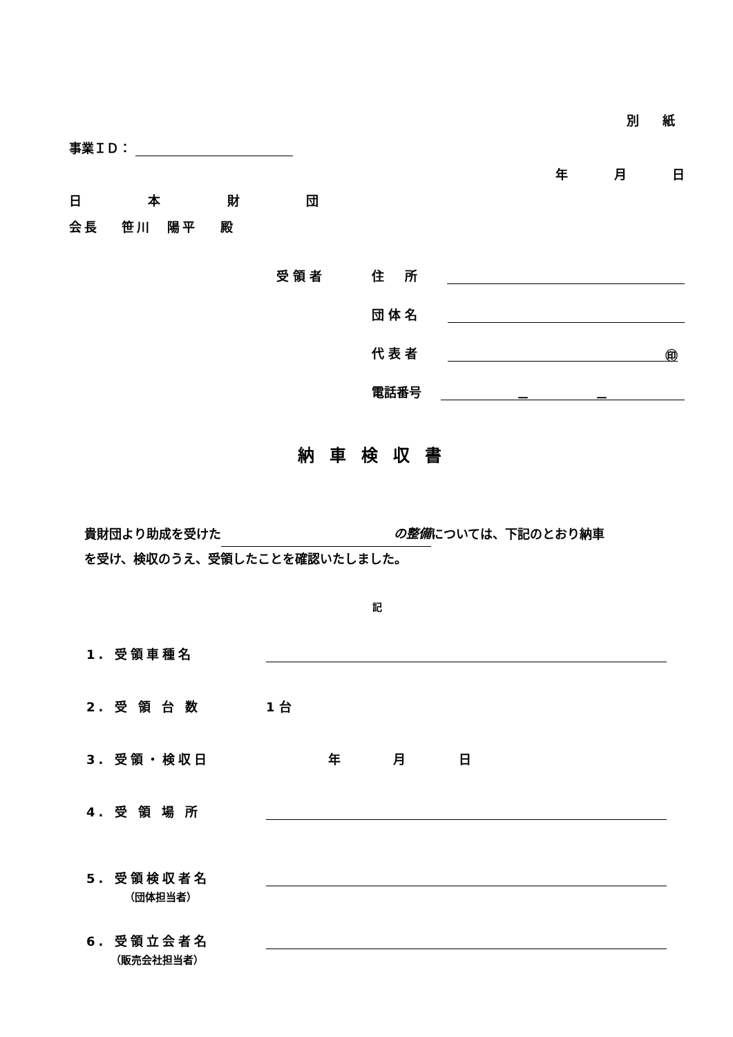別 紙
事業ＩＤ：
年 月 日
日 本 財 団
会長　 笹川　陽平　 殿
受領者 住所
団体名
代表者 ㊞
電話番号 － －
納車検収書
貴財団より助成を受けた の整備 については、下記のとおり納車
を受け、検収のうえ、受領したことを確認いたしました。
記
1. 受領車種名
2. 受 領 台 数 1 台
3. 受領・検収日 年 月 日
4. 受 領 場 所
5. 受領検収者名
（団体担当者）
6. 受領立会者名
（販売会社担当者）